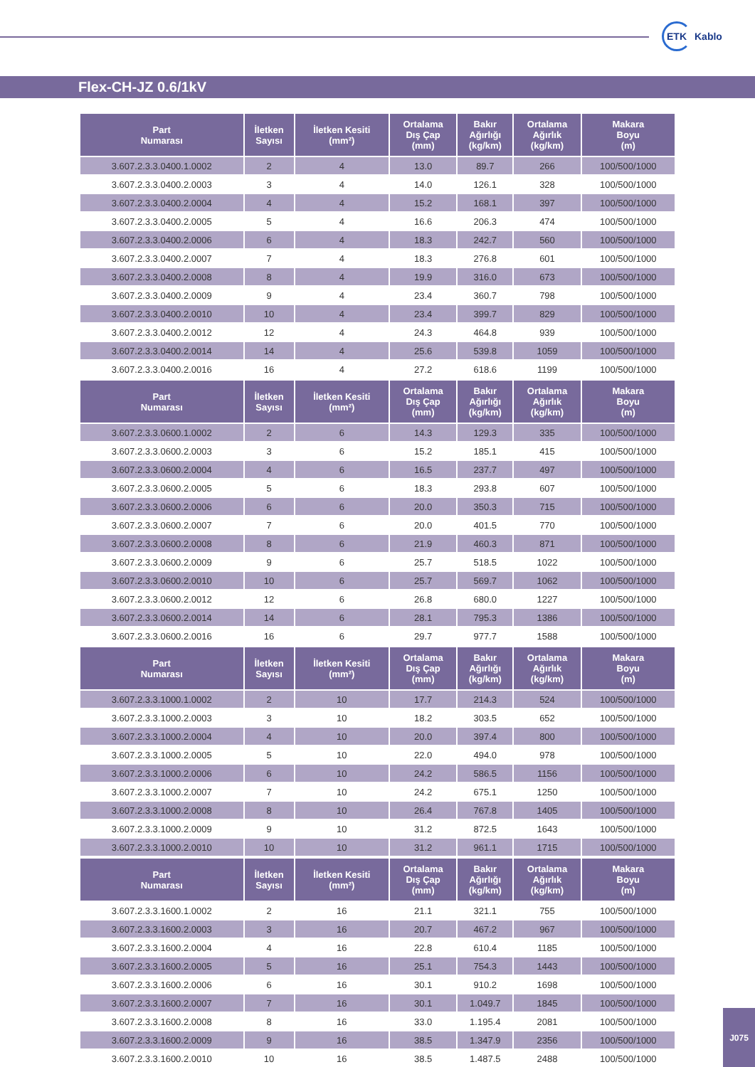ETK Kablo
Flex-CH-JZ 0.6/1kV
| Part Numarası | İletken Sayısı | İletken Kesiti (mm²) | Ortalama Dış Çap (mm) | Bakır Ağırlığı (kg/km) | Ortalama Ağırlık (kg/km) | Makara Boyu (m) |
| --- | --- | --- | --- | --- | --- | --- |
| 3.607.2.3.3.0400.1.0002 | 2 | 4 | 13.0 | 89.7 | 266 | 100/500/1000 |
| 3.607.2.3.3.0400.2.0003 | 3 | 4 | 14.0 | 126.1 | 328 | 100/500/1000 |
| 3.607.2.3.3.0400.2.0004 | 4 | 4 | 15.2 | 168.1 | 397 | 100/500/1000 |
| 3.607.2.3.3.0400.2.0005 | 5 | 4 | 16.6 | 206.3 | 474 | 100/500/1000 |
| 3.607.2.3.3.0400.2.0006 | 6 | 4 | 18.3 | 242.7 | 560 | 100/500/1000 |
| 3.607.2.3.3.0400.2.0007 | 7 | 4 | 18.3 | 276.8 | 601 | 100/500/1000 |
| 3.607.2.3.3.0400.2.0008 | 8 | 4 | 19.9 | 316.0 | 673 | 100/500/1000 |
| 3.607.2.3.3.0400.2.0009 | 9 | 4 | 23.4 | 360.7 | 798 | 100/500/1000 |
| 3.607.2.3.3.0400.2.0010 | 10 | 4 | 23.4 | 399.7 | 829 | 100/500/1000 |
| 3.607.2.3.3.0400.2.0012 | 12 | 4 | 24.3 | 464.8 | 939 | 100/500/1000 |
| 3.607.2.3.3.0400.2.0014 | 14 | 4 | 25.6 | 539.8 | 1059 | 100/500/1000 |
| 3.607.2.3.3.0400.2.0016 | 16 | 4 | 27.2 | 618.6 | 1199 | 100/500/1000 |
| Part Numarası | İletken Sayısı | İletken Kesiti (mm²) | Ortalama Dış Çap (mm) | Bakır Ağırlığı (kg/km) | Ortalama Ağırlık (kg/km) | Makara Boyu (m) |
| 3.607.2.3.3.0600.1.0002 | 2 | 6 | 14.3 | 129.3 | 335 | 100/500/1000 |
| 3.607.2.3.3.0600.2.0003 | 3 | 6 | 15.2 | 185.1 | 415 | 100/500/1000 |
| 3.607.2.3.3.0600.2.0004 | 4 | 6 | 16.5 | 237.7 | 497 | 100/500/1000 |
| 3.607.2.3.3.0600.2.0005 | 5 | 6 | 18.3 | 293.8 | 607 | 100/500/1000 |
| 3.607.2.3.3.0600.2.0006 | 6 | 6 | 20.0 | 350.3 | 715 | 100/500/1000 |
| 3.607.2.3.3.0600.2.0007 | 7 | 6 | 20.0 | 401.5 | 770 | 100/500/1000 |
| 3.607.2.3.3.0600.2.0008 | 8 | 6 | 21.9 | 460.3 | 871 | 100/500/1000 |
| 3.607.2.3.3.0600.2.0009 | 9 | 6 | 25.7 | 518.5 | 1022 | 100/500/1000 |
| 3.607.2.3.3.0600.2.0010 | 10 | 6 | 25.7 | 569.7 | 1062 | 100/500/1000 |
| 3.607.2.3.3.0600.2.0012 | 12 | 6 | 26.8 | 680.0 | 1227 | 100/500/1000 |
| 3.607.2.3.3.0600.2.0014 | 14 | 6 | 28.1 | 795.3 | 1386 | 100/500/1000 |
| 3.607.2.3.3.0600.2.0016 | 16 | 6 | 29.7 | 977.7 | 1588 | 100/500/1000 |
| Part Numarası | İletken Sayısı | İletken Kesiti (mm²) | Ortalama Dış Çap (mm) | Bakır Ağırlığı (kg/km) | Ortalama Ağırlık (kg/km) | Makara Boyu (m) |
| 3.607.2.3.3.1000.1.0002 | 2 | 10 | 17.7 | 214.3 | 524 | 100/500/1000 |
| 3.607.2.3.3.1000.2.0003 | 3 | 10 | 18.2 | 303.5 | 652 | 100/500/1000 |
| 3.607.2.3.3.1000.2.0004 | 4 | 10 | 20.0 | 397.4 | 800 | 100/500/1000 |
| 3.607.2.3.3.1000.2.0005 | 5 | 10 | 22.0 | 494.0 | 978 | 100/500/1000 |
| 3.607.2.3.3.1000.2.0006 | 6 | 10 | 24.2 | 586.5 | 1156 | 100/500/1000 |
| 3.607.2.3.3.1000.2.0007 | 7 | 10 | 24.2 | 675.1 | 1250 | 100/500/1000 |
| 3.607.2.3.3.1000.2.0008 | 8 | 10 | 26.4 | 767.8 | 1405 | 100/500/1000 |
| 3.607.2.3.3.1000.2.0009 | 9 | 10 | 31.2 | 872.5 | 1643 | 100/500/1000 |
| 3.607.2.3.3.1000.2.0010 | 10 | 10 | 31.2 | 961.1 | 1715 | 100/500/1000 |
| Part Numarası | İletken Sayısı | İletken Kesiti (mm²) | Ortalama Dış Çap (mm) | Bakır Ağırlığı (kg/km) | Ortalama Ağırlık (kg/km) | Makara Boyu (m) |
| 3.607.2.3.3.1600.1.0002 | 2 | 16 | 21.1 | 321.1 | 755 | 100/500/1000 |
| 3.607.2.3.3.1600.2.0003 | 3 | 16 | 20.7 | 467.2 | 967 | 100/500/1000 |
| 3.607.2.3.3.1600.2.0004 | 4 | 16 | 22.8 | 610.4 | 1185 | 100/500/1000 |
| 3.607.2.3.3.1600.2.0005 | 5 | 16 | 25.1 | 754.3 | 1443 | 100/500/1000 |
| 3.607.2.3.3.1600.2.0006 | 6 | 16 | 30.1 | 910.2 | 1698 | 100/500/1000 |
| 3.607.2.3.3.1600.2.0007 | 7 | 16 | 30.1 | 1.049.7 | 1845 | 100/500/1000 |
| 3.607.2.3.3.1600.2.0008 | 8 | 16 | 33.0 | 1.195.4 | 2081 | 100/500/1000 |
| 3.607.2.3.3.1600.2.0009 | 9 | 16 | 38.5 | 1.347.9 | 2356 | 100/500/1000 |
| 3.607.2.3.3.1600.2.0010 | 10 | 16 | 38.5 | 1.487.5 | 2488 | 100/500/1000 |
J075